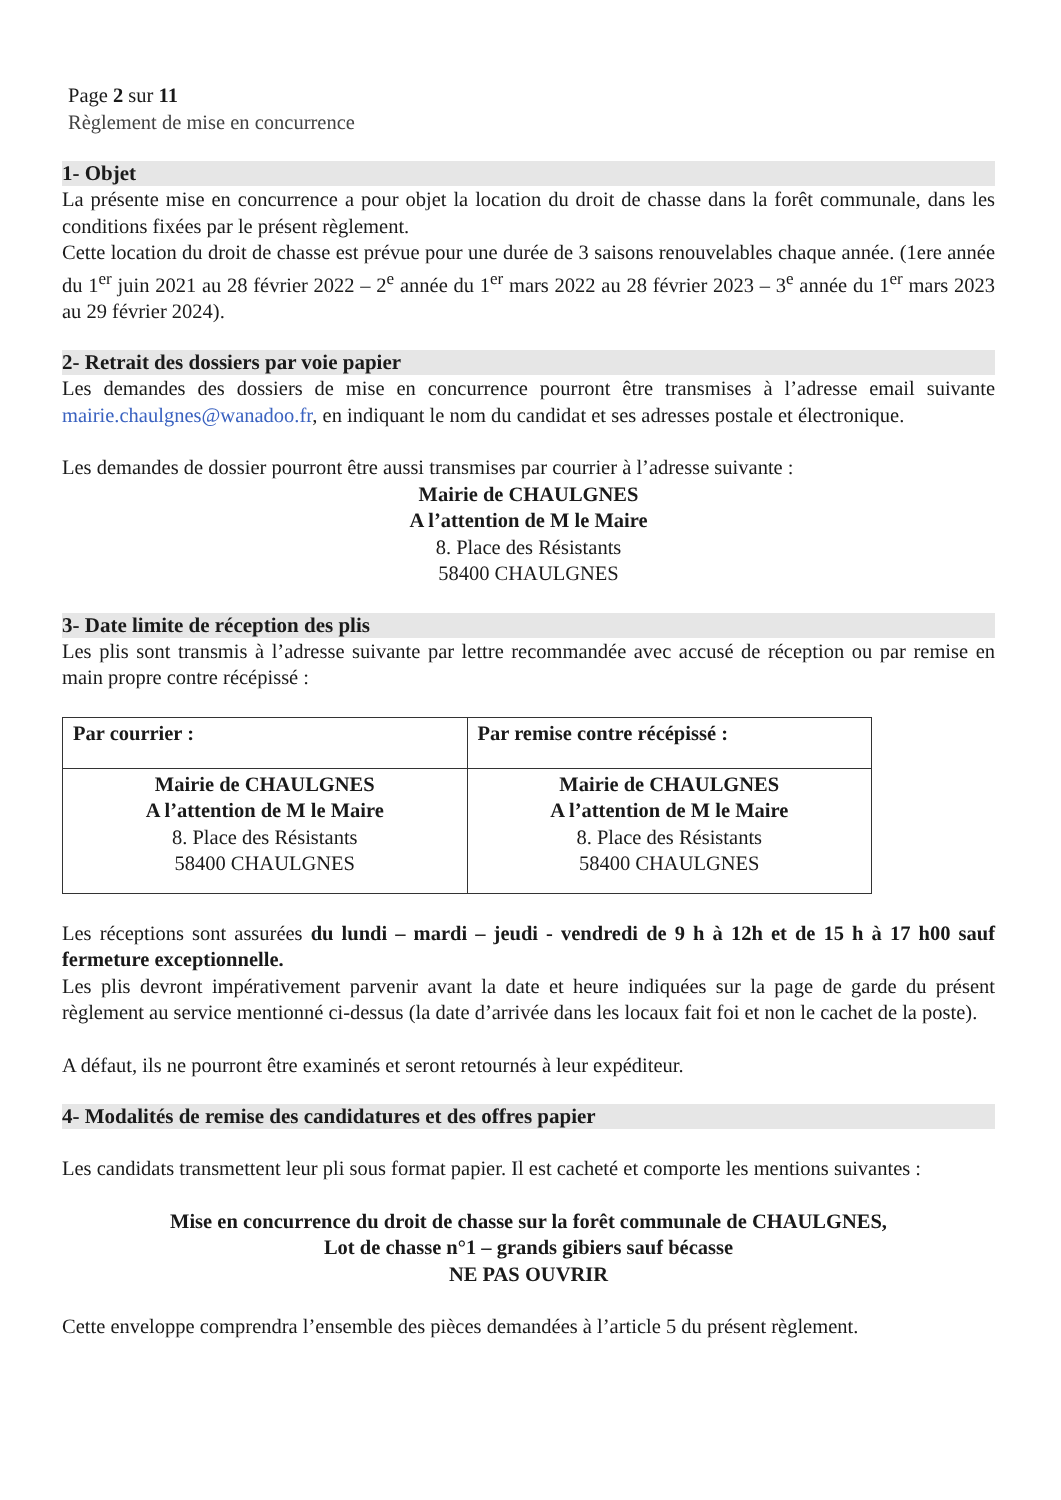Page 2 sur 11
Règlement de mise en concurrence
1- Objet
La présente mise en concurrence a pour objet la location du droit de chasse dans la forêt communale, dans les conditions fixées par le présent règlement.
Cette location du droit de chasse est prévue pour une durée de 3 saisons renouvelables chaque année. (1ere année du 1<sup>er</sup> juin 2021 au 28 février 2022 – 2<sup>e</sup> année du 1<sup>er</sup> mars 2022 au 28 février 2023 – 3<sup>e</sup> année du 1<sup>er</sup> mars 2023 au 29 février 2024).
2- Retrait des dossiers par voie papier
Les demandes des dossiers de mise en concurrence pourront être transmises à l’adresse email suivante mairie.chaulgnes@wanadoo.fr, en indiquant le nom du candidat et ses adresses postale et électronique.
Les demandes de dossier pourront être aussi transmises par courrier à l’adresse suivante :
Mairie de CHAULGNES
A l’attention de M le Maire
8. Place des Résistants
58400 CHAULGNES
3- Date limite de réception des plis
Les plis sont transmis à l’adresse suivante par lettre recommandée avec accusé de réception ou par remise en main propre contre récépissé :
| Par courrier : | Par remise contre récépissé : |
| Mairie de CHAULGNES A l’attention de M le Maire 8. Place des Résistants 58400 CHAULGNES | Mairie de CHAULGNES A l’attention de M le Maire 8. Place des Résistants 58400 CHAULGNES |
Les réceptions sont assurées du lundi – mardi – jeudi - vendredi de 9 h à 12h et de 15 h à 17 h00 sauf fermeture exceptionnelle.
Les plis devront impérativement parvenir avant la date et heure indiquées sur la page de garde du présent règlement au service mentionné ci-dessus (la date d’arrivée dans les locaux fait foi et non le cachet de la poste).
A défaut, ils ne pourront être examinés et seront retournés à leur expéditeur.
4- Modalités de remise des candidatures et des offres papier
Les candidats transmettent leur pli sous format papier. Il est cacheté et comporte les mentions suivantes :
Mise en concurrence du droit de chasse sur la forêt communale de CHAULGNES,
Lot de chasse n°1 – grands gibiers sauf bécasse
NE PAS OUVRIR
Cette enveloppe comprendra l’ensemble des pièces demandées à l’article 5 du présent règlement.